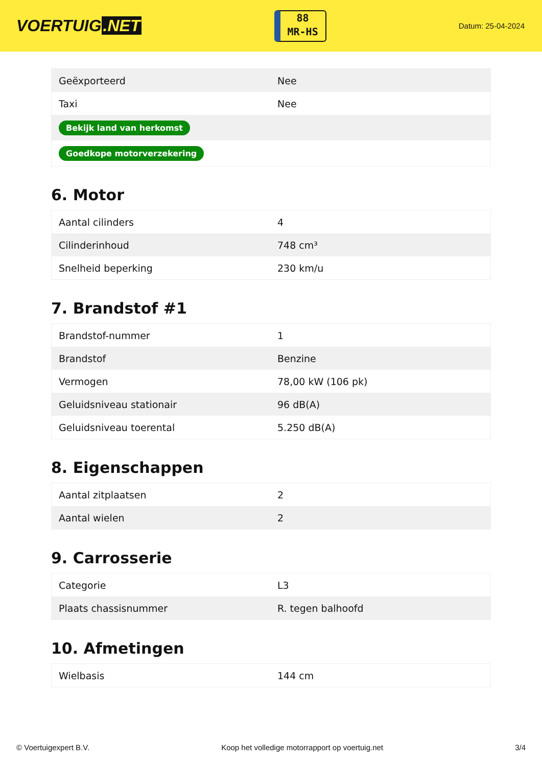VOERTUIG.NET
88
MR-HS
Datum: 25-04-2024
| Geëxporteerd | Nee |
| Taxi | Nee |
| Bekijk land van herkomst | |
| Goedkope motorverzekering | |
6. Motor
| Aantal cilinders | 4 |
| Cilinderinhoud | 748 cm³ |
| Snelheid beperking | 230 km/u |
7. Brandstof #1
| Brandstof-nummer | 1 |
| Brandstof | Benzine |
| Vermogen | 78,00 kW (106 pk) |
| Geluidsniveau stationair | 96 dB(A) |
| Geluidsniveau toerental | 5.250 dB(A) |
8. Eigenschappen
| Aantal zitplaatsen | 2 |
| Aantal wielen | 2 |
9. Carrosserie
| Categorie | L3 |
| Plaats chassisnummer | R. tegen balhoofd |
10. Afmetingen
| Wielbasis | 144 cm |
© Voertuigexpert B.V. Koop het volledige motorrapport op voertuig.net 3/4